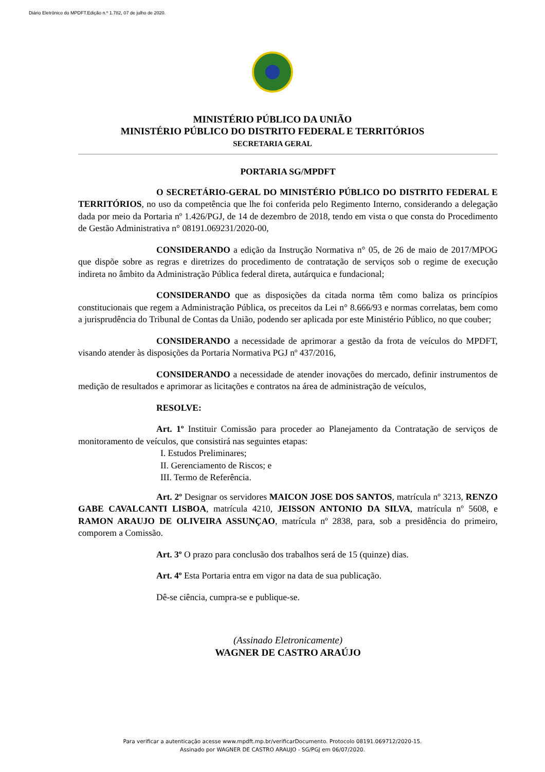Diário Eletrônico do MPDFT.Edição n.º 1.782, 07 de julho de 2020.
MINISTÉRIO PÚBLICO DA UNIÃO
MINISTÉRIO PÚBLICO DO DISTRITO FEDERAL E TERRITÓRIOS
SECRETARIA GERAL
PORTARIA SG/MPDFT
O SECRETÁRIO-GERAL DO MINISTÉRIO PÚBLICO DO DISTRITO FEDERAL E TERRITÓRIOS, no uso da competência que lhe foi conferida pelo Regimento Interno, considerando a delegação dada por meio da Portaria nº 1.426/PGJ, de 14 de dezembro de 2018, tendo em vista o que consta do Procedimento de Gestão Administrativa n° 08191.069231/2020-00,
CONSIDERANDO a edição da Instrução Normativa n° 05, de 26 de maio de 2017/MPOG que dispõe sobre as regras e diretrizes do procedimento de contratação de serviços sob o regime de execução indireta no âmbito da Administração Pública federal direta, autárquica e fundacional;
CONSIDERANDO que as disposições da citada norma têm como baliza os princípios constitucionais que regem a Administração Pública, os preceitos da Lei n° 8.666/93 e normas correlatas, bem como a jurisprudência do Tribunal de Contas da União, podendo ser aplicada por este Ministério Público, no que couber;
CONSIDERANDO a necessidade de aprimorar a gestão da frota de veículos do MPDFT, visando atender às disposições da Portaria Normativa PGJ nº 437/2016,
CONSIDERANDO a necessidade de atender inovações do mercado, definir instrumentos de medição de resultados e aprimorar as licitações e contratos na área de administração de veículos,
RESOLVE:
Art. 1º Instituir Comissão para proceder ao Planejamento da Contratação de serviços de monitoramento de veículos, que consistirá nas seguintes etapas:
I. Estudos Preliminares;
II. Gerenciamento de Riscos; e
III. Termo de Referência.
Art. 2º Designar os servidores MAICON JOSE DOS SANTOS, matrícula nº 3213, RENZO GABE CAVALCANTI LISBOA, matrícula 4210, JEISSON ANTONIO DA SILVA, matrícula nº 5608, e RAMON ARAUJO DE OLIVEIRA ASSUNÇAO, matrícula nº 2838, para, sob a presidência do primeiro, comporem a Comissão.
Art. 3º O prazo para conclusão dos trabalhos será de 15 (quinze) dias.
Art. 4º Esta Portaria entra em vigor na data de sua publicação.
Dê-se ciência, cumpra-se e publique-se.
(Assinado Eletronicamente)
WAGNER DE CASTRO ARAÚJO
Para verificar a autenticação acesse www.mpdft.mp.br/verificarDocumento. Protocolo 08191.069712/2020-15.
Assinado por WAGNER DE CASTRO ARAUJO - SG/PGJ em 06/07/2020.